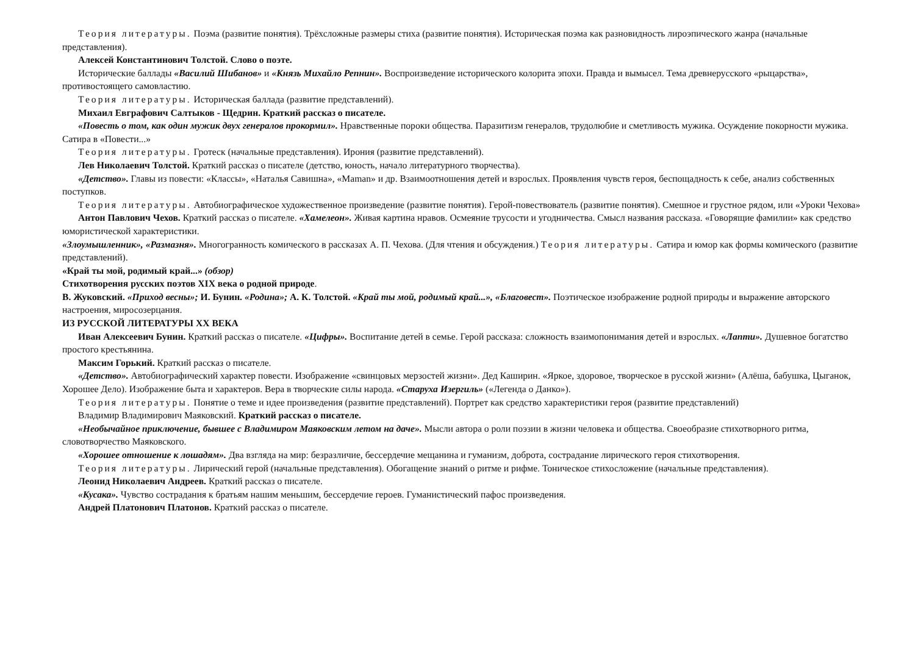Теория литературы. Поэма (развитие понятия). Трёхсложные размеры стиха (развитие понятия). Историческая поэма как разновидность лироэпического жанра (начальные представления).
Алексей Константинович Толстой. Слово о поэте.
Исторические баллады «Василий Шибанов» и «Князь Михайло Репнин». Воспроизведение исторического колорита эпохи. Правда и вымысел. Тема древнерусского «рыцарства», противостоящего самовластию.
Теория литературы. Историческая баллада (развитие представлений).
Михаил Евграфович Салтыков - Щедрин. Краткий рассказ о писателе.
«Повесть о том, как один мужик двух генералов прокормил». Нравственные пороки общества. Паразитизм генералов, трудолюбие и сметливость мужика. Осуждение покорности мужика. Сатира в «Повести...»
Теория литературы. Гротеск (начальные представления). Ирония (развитие представлений).
Лев Николаевич Толстой. Краткий рассказ о писателе (детство, юность, начало литературного творчества).
«Детство». Главы из повести: «Классы», «Наталья Савишна», «Maman» и др. Взаимоотношения детей и взрослых. Проявления чувств героя, беспощадность к себе, анализ собственных поступков.
Теория литературы. Автобиографическое художественное произведение (развитие понятия). Герой-повествователь (развитие понятия). Смешное и грустное рядом, или «Уроки Чехова»
Антон Павлович Чехов. Краткий рассказ о писателе. «Хамелеон». Живая картина нравов. Осмеяние трусости и угодничества. Смысл названия рассказа. «Говорящие фамилии» как средство юмористической характеристики.
«Злоумышленник», «Размазня». Многогранность комического в рассказах А. П. Чехова. (Для чтения и обсуждения.) Теория литературы. Сатира и юмор как формы комического (развитие представлений).
«Край ты мой, родимый край...» (обзор)
Стихотворения русских поэтов XIX века о родной природе.
В. Жуковский. «Приход весны»; И. Бунин. «Родина»; А. К. Толстой. «Край ты мой, родимый край...», «Благовест». Поэтическое изображение родной природы и выражение авторского настроения, миросозерцания.
ИЗ РУССКОЙ ЛИТЕРАТУРЫ XX ВЕКА
Иван Алексеевич Бунин. Краткий рассказ о писателе. «Цифры». Воспитание детей в семье. Герой рассказа: сложность взаимопонимания детей и взрослых. «Лапти». Душевное богатство простого крестьянина.
Максим Горький. Краткий рассказ о писателе.
«Детство». Автобиографический характер повести. Изображение «свинцовых мерзостей жизни». Дед Каширин. «Яркое, здоровое, творческое в русской жизни» (Алёша, бабушка, Цыганок, Хорошее Дело). Изображение быта и характеров. Вера в творческие силы народа. «Старуха Изергиль» («Легенда о Данко»).
Теория литературы. Понятие о теме и идее произведения (развитие представлений). Портрет как средство характеристики героя (развитие представлений)
Владимир Владимирович Маяковский. Краткий рассказ о писателе.
«Необычайное приключение, бывшее с Владимиром Маяковским летом на даче». Мысли автора о роли поэзии в жизни человека и общества. Своеобразие стихотворного ритма, словотворчество Маяковского.
«Хорошее отношение к лошадям». Два взгляда на мир: безразличие, бессердечие мещанина и гуманизм, доброта, сострадание лирического героя стихотворения.
Теория литературы. Лирический герой (начальные представления). Обогащение знаний о ритме и рифме. Тоническое стихосложение (начальные представления).
Леонид Николаевич Андреев. Краткий рассказ о писателе.
«Кусака». Чувство сострадания к братьям нашим меньшим, бессердечие героев. Гуманистический пафос произведения.
Андрей Платонович Платонов. Краткий рассказ о писателе.